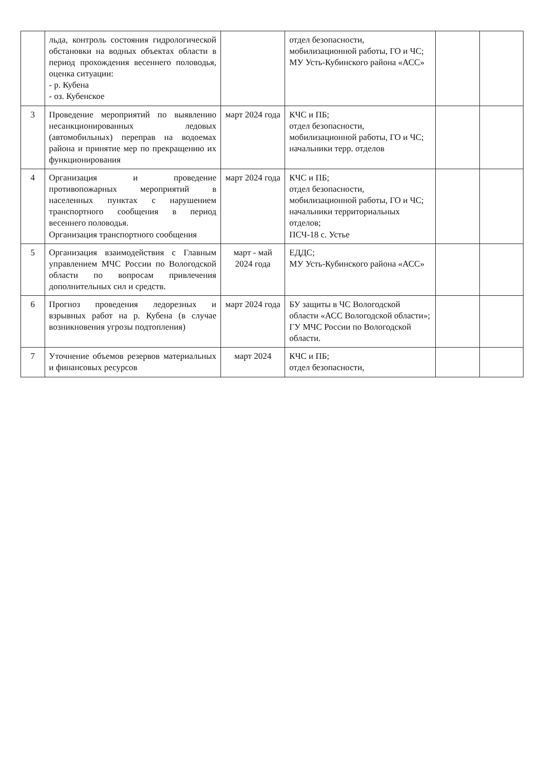| | льда, контроль состояния гидрологической обстановки на водных объектах области в период прохождения весеннего половодья, оценка ситуации: - р. Кубена - оз. Кубенское | | отдел безопасности, мобилизационной работы, ГО и ЧС; МУ Усть-Кубинского района «АСС» | | |
| 3 | Проведение мероприятий по выявлению несанкционированных ледовых (автомобильных) переправ на водоемах района и принятие мер по прекращению их функционирования | март 2024 года | КЧС и ПБ; отдел безопасности, мобилизационной работы, ГО и ЧС; начальники терр. отделов | | |
| 4 | Организация и проведение противопожарных мероприятий в населенных пунктах с нарушением транспортного сообщения в период весеннего половодья. Организация транспортного сообщения | март 2024 года | КЧС и ПБ; отдел безопасности, мобилизационной работы, ГО и ЧС; начальники территориальных отделов; ПСЧ-18 с. Устье | | |
| 5 | Организация взаимодействия с Главным управлением МЧС России по Вологодской области по вопросам привлечения дополнительных сил и средств. | март - май 2024 года | ЕДДС; МУ Усть-Кубинского района «АСС» | | |
| 6 | Прогноз проведения ледорезных и взрывных работ на р. Кубена (в случае возникновения угрозы подтопления) | март 2024 года | БУ защиты в ЧС Вологодской области «АСС Вологодской области»; ГУ МЧС России по Вологодской области. | | |
| 7 | Уточнение объемов резервов материальных и финансовых ресурсов | март 2024 | КЧС и ПБ; отдел безопасности, | | |